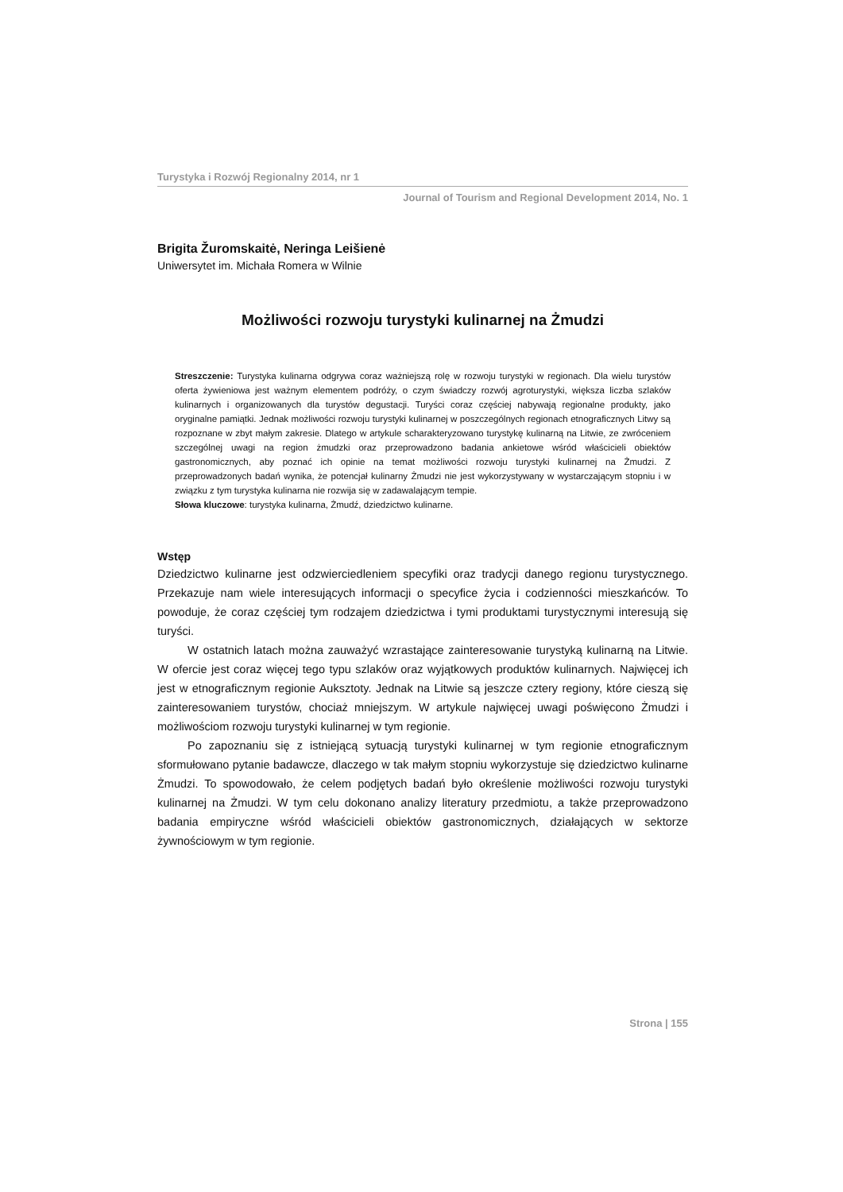Turystyka i Rozwój Regionalny 2014, nr 1
Journal of Tourism and Regional Development 2014, No. 1
Brigita Žuromskaitė, Neringa Leišienė
Uniwersytet im. Michała Romera w Wilnie
Możliwości rozwoju turystyki kulinarnej na Żmudzi
Streszczenie: Turystyka kulinarna odgrywa coraz ważniejszą rolę w rozwoju turystyki w regionach. Dla wielu turystów oferta żywieniowa jest ważnym elementem podróży, o czym świadczy rozwój agroturystyki, większa liczba szlaków kulinarnych i organizowanych dla turystów degustacji. Turyści coraz częściej nabywają regionalne produkty, jako oryginalne pamiątki. Jednak możliwości rozwoju turystyki kulinarnej w poszczególnych regionach etnograficznych Litwy są rozpoznane w zbyt małym zakresie. Dlatego w artykule scharakteryzowano turystykę kulinarną na Litwie, ze zwróceniem szczególnej uwagi na region żmudzki oraz przeprowadzono badania ankietowe wśród właścicieli obiektów gastronomicznych, aby poznać ich opinie na temat możliwości rozwoju turystyki kulinarnej na Żmudzi. Z przeprowadzonych badań wynika, że potencjał kulinarny Żmudzi nie jest wykorzystywany w wystarczającym stopniu i w związku z tym turystyka kulinarna nie rozwija się w zadawalającym tempie.
Słowa kluczowe: turystyka kulinarna, Żmudź, dziedzictwo kulinarne.
Wstęp
Dziedzictwo kulinarne jest odzwierciedleniem specyfiki oraz tradycji danego regionu turystycznego. Przekazuje nam wiele interesujących informacji o specyfice życia i codzienności mieszkańców. To powoduje, że coraz częściej tym rodzajem dziedzictwa i tymi produktami turystycznymi interesują się turyści.
W ostatnich latach można zauważyć wzrastające zainteresowanie turystyką kulinarną na Litwie. W ofercie jest coraz więcej tego typu szlaków oraz wyjątkowych produktów kulinarnych. Najwięcej ich jest w etnograficznym regionie Auksztoty. Jednak na Litwie są jeszcze cztery regiony, które cieszą się zainteresowaniem turystów, chociaż mniejszym. W artykule najwięcej uwagi poświęcono Żmudzi i możliwościom rozwoju turystyki kulinarnej w tym regionie.
Po zapoznaniu się z istniejącą sytuacją turystyki kulinarnej w tym regionie etnograficznym sformułowano pytanie badawcze, dlaczego w tak małym stopniu wykorzystuje się dziedzictwo kulinarne Żmudzi. To spowodowało, że celem podjętych badań było określenie możliwości rozwoju turystyki kulinarnej na Żmudzi. W tym celu dokonano analizy literatury przedmiotu, a także przeprowadzono badania empiryczne wśród właścicieli obiektów gastronomicznych, działających w sektorze żywnościowym w tym regionie.
Strona | 155